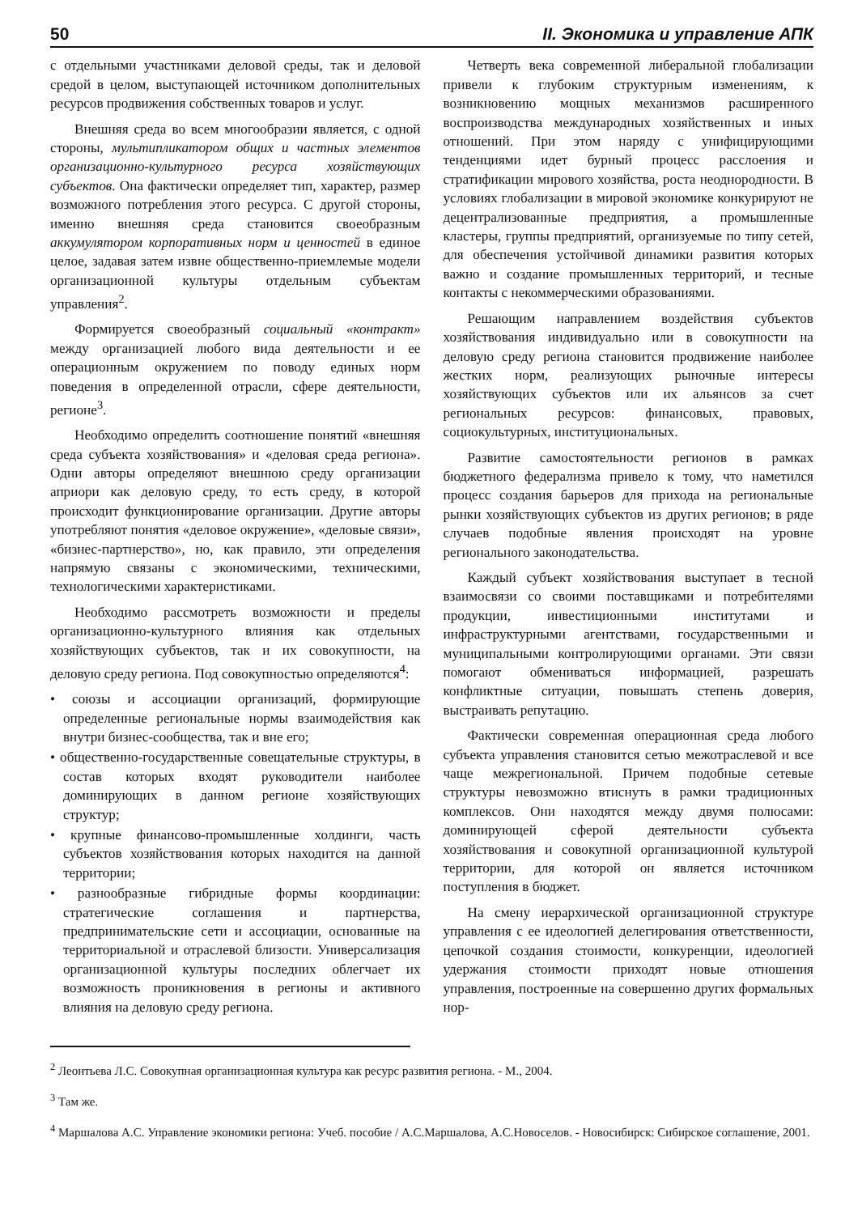50 II. Экономика и управление АПК
с отдельными участниками деловой среды, так и деловой средой в целом, выступающей источником дополнительных ресурсов продвижения собственных товаров и услуг.
Внешняя среда во всем многообразии является, с одной стороны, мультипликатором общих и частных элементов организационно-культурного ресурса хозяйствующих субъектов. Она фактически определяет тип, характер, размер возможного потребления этого ресурса. С другой стороны, именно внешняя среда становится своеобразным аккумулятором корпоративных норм и ценностей в единое целое, задавая затем извне общественно-приемлемые модели организационной культуры отдельным субъектам управления<sup>2</sup>.
Формируется своеобразный социальный «контракт» между организацией любого вида деятельности и ее операционным окружением по поводу единых норм поведения в определенной отрасли, сфере деятельности, регионе<sup>3</sup>.
Необходимо определить соотношение понятий «внешняя среда субъекта хозяйствования» и «деловая среда региона». Одни авторы определяют внешнюю среду организации априори как деловую среду, то есть среду, в которой происходит функционирование организации. Другие авторы употребляют понятия «деловое окружение», «деловые связи», «бизнес-партнерство», но, как правило, эти определения напрямую связаны с экономическими, техническими, технологическими характеристиками.
Необходимо рассмотреть возможности и пределы организационно-культурного влияния как отдельных хозяйствующих субъектов, так и их совокупности, на деловую среду региона. Под совокупностью определяются<sup>4</sup>:
• союзы и ассоциации организаций, формирующие определенные региональные нормы взаимодействия как внутри бизнес-сообщества, так и вне его;
• общественно-государственные совещательные структуры, в состав которых входят руководители наиболее доминирующих в данном регионе хозяйствующих структур;
• крупные финансово-промышленные холдинги, часть субъектов хозяйствования которых находится на данной территории;
• разнообразные гибридные формы координации: стратегические соглашения и партнерства, предпринимательские сети и ассоциации, основанные на территориальной и отраслевой близости. Универсализация организационной культуры последних облегчает их возможность проникновения в регионы и активного влияния на деловую среду региона.
Четверть века современной либеральной глобализации привели к глубоким структурным изменениям, к возникновению мощных механизмов расширенного воспроизводства международных хозяйственных и иных отношений. При этом наряду с унифицирующими тенденциями идет бурный процесс расслоения и стратификации мирового хозяйства, роста неоднородности. В условиях глобализации в мировой экономике конкурируют не децентрализованные предприятия, а промышленные кластеры, группы предприятий, организуемые по типу сетей, для обеспечения устойчивой динамики развития которых важно и создание промышленных территорий, и тесные контакты с некоммерческими образованиями.
Решающим направлением воздействия субъектов хозяйствования индивидуально или в совокупности на деловую среду региона становится продвижение наиболее жестких норм, реализующих рыночные интересы хозяйствующих субъектов или их альянсов за счет региональных ресурсов: финансовых, правовых, социокультурных, институциональных.
Развитие самостоятельности регионов в рамках бюджетного федерализма привело к тому, что наметился процесс создания барьеров для прихода на региональные рынки хозяйствующих субъектов из других регионов; в ряде случаев подобные явления происходят на уровне регионального законодательства.
Каждый субъект хозяйствования выступает в тесной взаимосвязи со своими поставщиками и потребителями продукции, инвестиционными институтами и инфраструктурными агентствами, государственными и муниципальными контролирующими органами. Эти связи помогают обмениваться информацией, разрешать конфликтные ситуации, повышать степень доверия, выстраивать репутацию.
Фактически современная операционная среда любого субъекта управления становится сетью межотраслевой и все чаще межрегиональной. Причем подобные сетевые структуры невозможно втиснуть в рамки традиционных комплексов. Они находятся между двумя полюсами: доминирующей сферой деятельности субъекта хозяйствования и совокупной организационной культурой территории, для которой он является источником поступления в бюджет.
На смену иерархической организационной структуре управления с ее идеологией делегирования ответственности, цепочкой создания стоимости, конкуренции, идеологией удержания стоимости приходят новые отношения управления, построенные на совершенно других формальных нор-
<sup>2</sup> Леонтьева Л.С. Совокупная организационная культура как ресурс развития региона. - М., 2004.
<sup>3</sup> Там же.
<sup>4</sup> Маршалова А.С. Управление экономики региона: Учеб. пособие / А.С.Маршалова, А.С.Новоселов. - Новосибирск: Сибирское соглашение, 2001.